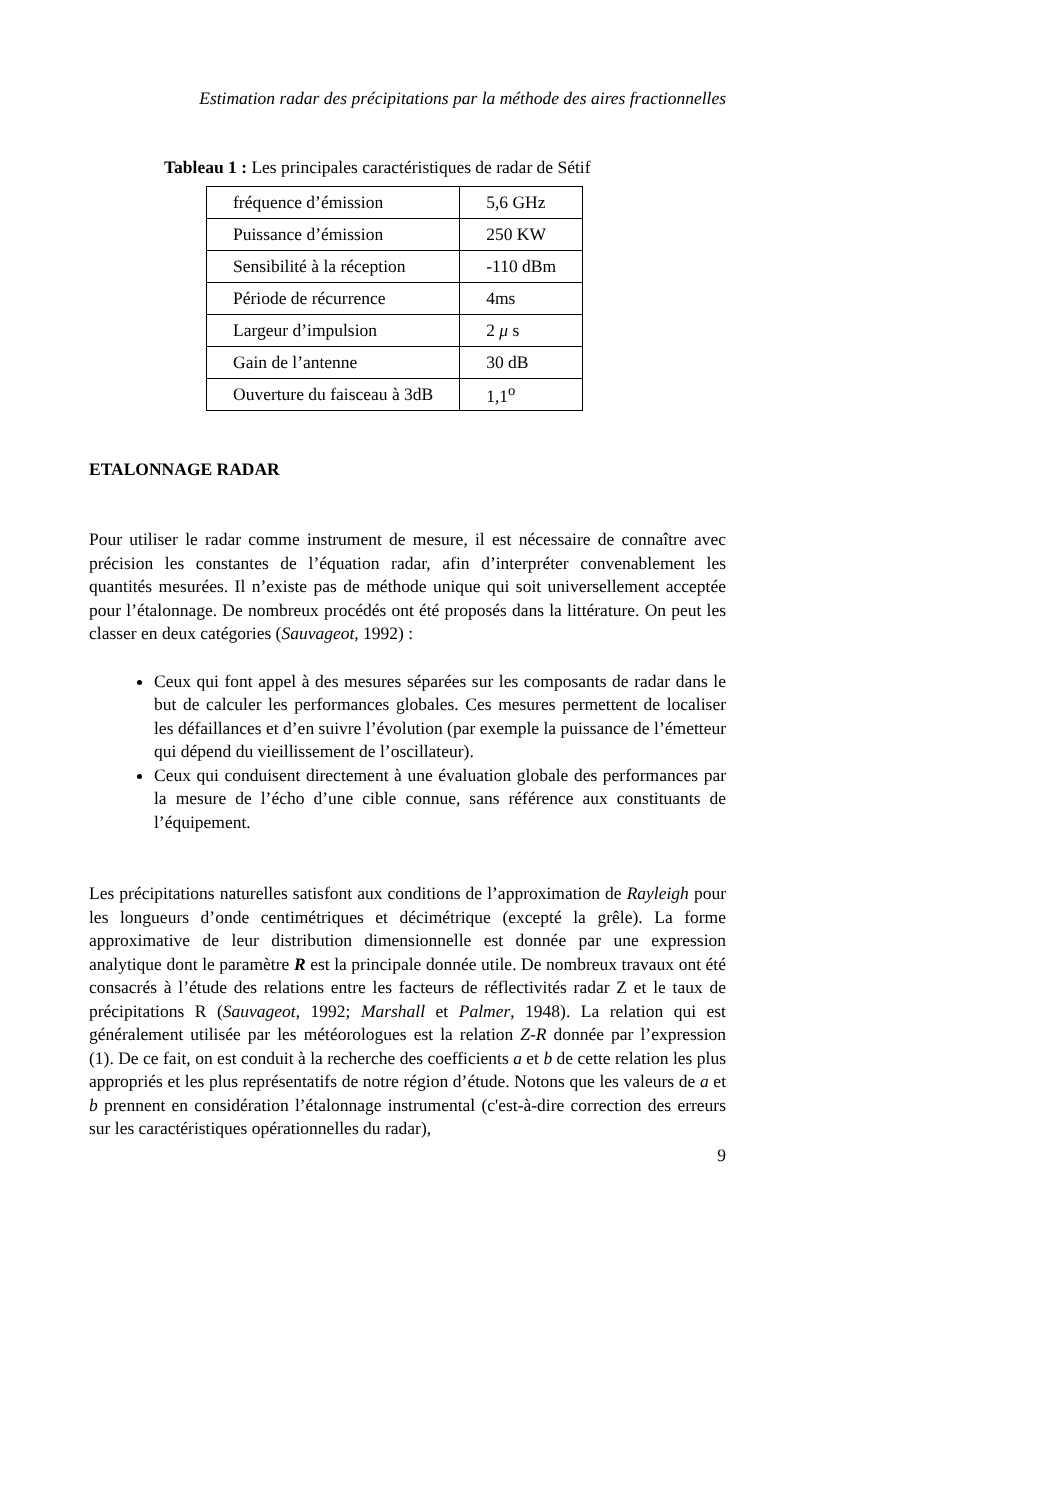Estimation radar des précipitations par la méthode des aires fractionnelles
Tableau 1 : Les principales caractéristiques de radar de Sétif
| fréquence d’émission | 5,6 GHz |
| Puissance d’émission | 250 KW |
| Sensibilité à la réception | -110 dBm |
| Période de récurrence | 4ms |
| Largeur d’impulsion | 2 μ s |
| Gain de l’antenne | 30 dB |
| Ouverture du faisceau à 3dB | 1,1<sup>o</sup> |
ETALONNAGE RADAR
Pour utiliser le radar comme instrument de mesure, il est nécessaire de connaître avec précision les constantes de l’équation radar, afin d’interpréter convenablement les quantités mesurées. Il n’existe pas de méthode unique qui soit universellement acceptée pour l’étalonnage. De nombreux procédés ont été proposés dans la littérature. On peut les classer en deux catégories (Sauvageot, 1992) :
Ceux qui font appel à des mesures séparées sur les composants de radar dans le but de calculer les performances globales. Ces mesures permettent de localiser les défaillances et d’en suivre l’évolution (par exemple la puissance de l’émetteur qui dépend du vieillissement de l’oscillateur).
Ceux qui conduisent directement à une évaluation globale des performances par la mesure de l’écho d’une cible connue, sans référence aux constituants de l’équipement.
Les précipitations naturelles satisfont aux conditions de l’approximation de Rayleigh pour les longueurs d’onde centimétriques et décimétrique (excepté la grêle). La forme approximative de leur distribution dimensionnelle est donnée par une expression analytique dont le paramètre R est la principale donnée utile. De nombreux travaux ont été consacrés à l’étude des relations entre les facteurs de réflectivités radar Z et le taux de précipitations R (Sauvageot, 1992; Marshall et Palmer, 1948). La relation qui est généralement utilisée par les météorologues est la relation Z-R donnée par l’expression (1). De ce fait, on est conduit à la recherche des coefficients a et b de cette relation les plus appropriés et les plus représentatifs de notre région d’étude. Notons que les valeurs de a et b prennent en considération l’étalonnage instrumental (c'est-à-dire correction des erreurs sur les caractéristiques opérationnelles du radar),
9